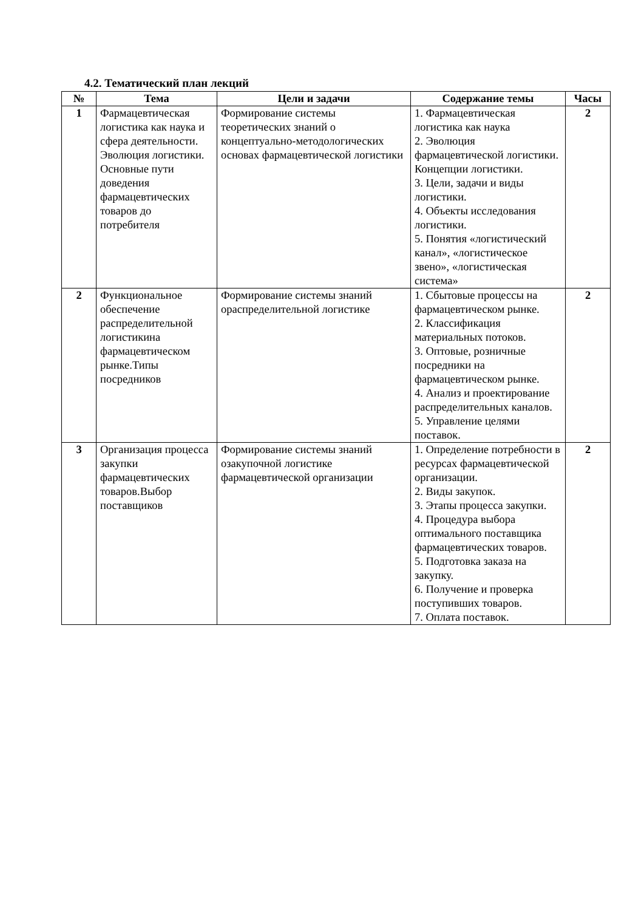4.2. Тематический план лекций
| № | Тема | Цели и задачи | Содержание темы | Часы |
| --- | --- | --- | --- | --- |
| 1 | Фармацевтическая логистика как наука и сфера деятельности. Эволюция логистики. Основные пути доведения фармацевтических товаров до потребителя | Формирование системы теоретических знаний о концептуально-методологических основах фармацевтической логистики | 1. Фармацевтическая логистика как наука 2. Эволюция фармацевтической логистики. Концепции логистики. 3. Цели, задачи и виды логистики. 4. Объекты исследования логистики. 5. Понятия «логистический канал», «логистическое звено», «логистическая система» | 2 |
| 2 | Функциональное обеспечение распределительной логистикина фармацевтическом рынке.Типы посредников | Формирование системы знаний ораспределительной логистике | 1. Сбытовые процессы на фармацевтическом рынке. 2. Классификация материальных потоков. 3. Оптовые, розничные посредники на фармацевтическом рынке. 4. Анализ и проектирование распределительных каналов. 5. Управление целями поставок. | 2 |
| 3 | Организация процесса закупки фармацевтических товаров.Выбор поставщиков | Формирование системы знаний озакупочной логистике фармацевтической организации | 1. Определение потребности в ресурсах фармацевтической организации. 2. Виды закупок. 3. Этапы процесса закупки. 4. Процедура выбора оптимального поставщика фармацевтических товаров. 5. Подготовка заказа на закупку. 6. Получение и проверка поступивших товаров. 7. Оплата поставок. | 2 |